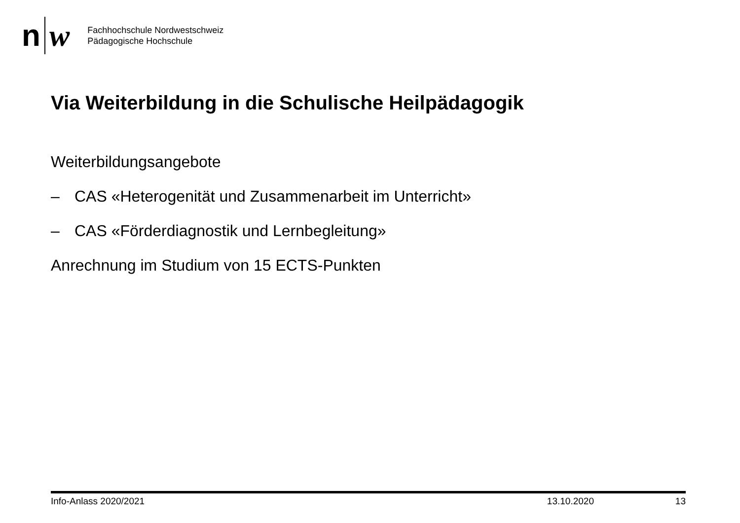n w
Fachhochschule Nordwestschweiz
Pädagogische Hochschule
Via Weiterbildung in die Schulische Heilpädagogik
Weiterbildungsangebote
– CAS «Heterogenität und Zusammenarbeit im Unterricht»
– CAS «Förderdiagnostik und Lernbegleitung»
Anrechnung im Studium von 15 ECTS-Punkten
Info-Anlass 2020/2021 13.10.2020 13